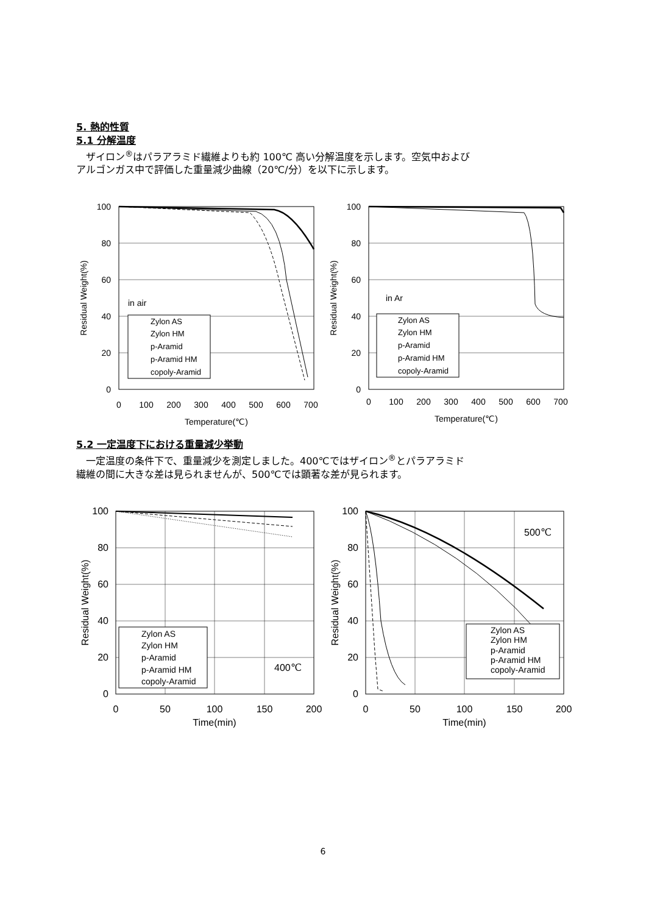5. 熱的性質
5.1 分解温度
　ザイロン<sup>®</sup>はパラアラミド繊維よりも約 100℃ 高い分解温度を示します。空気中および
アルゴンガス中で評価した重量減少曲線（20℃/分）を以下に示します。
100
80
60
40
20
0
0
100
200
300
400
500
600
700
Temperature(℃)
Residual Weight(%)
in air
Zylon AS
Zylon HM
p-Aramid
p-Aramid HM
copoly-Aramid
100
80
60
40
20
0
0
100
200
300
400
500
600
700
Temperature(℃)
Residual Weight(%)
in Ar
Zylon AS
Zylon HM
p-Aramid
p-Aramid HM
copoly-Aramid
5.2 一定温度下における重量減少挙動
　一定温度の条件下で、重量減少を測定しました。400℃ではザイロン<sup>®</sup>とパラアラミド
繊維の間に大きな差は見られませんが、500℃では顕著な差が見られます。
100
80
60
40
20
0
0
50
100
150
200
Time(min)
Residual Weight(%)
Zylon AS
Zylon HM
p-Aramid
p-Aramid HM
copoly-Aramid
400℃
100
80
60
40
20
0
0
50
100
150
200
Time(min)
Residual Weight(%)
Zylon AS
Zylon HM
p-Aramid
p-Aramid HM
copoly-Aramid
500℃
6